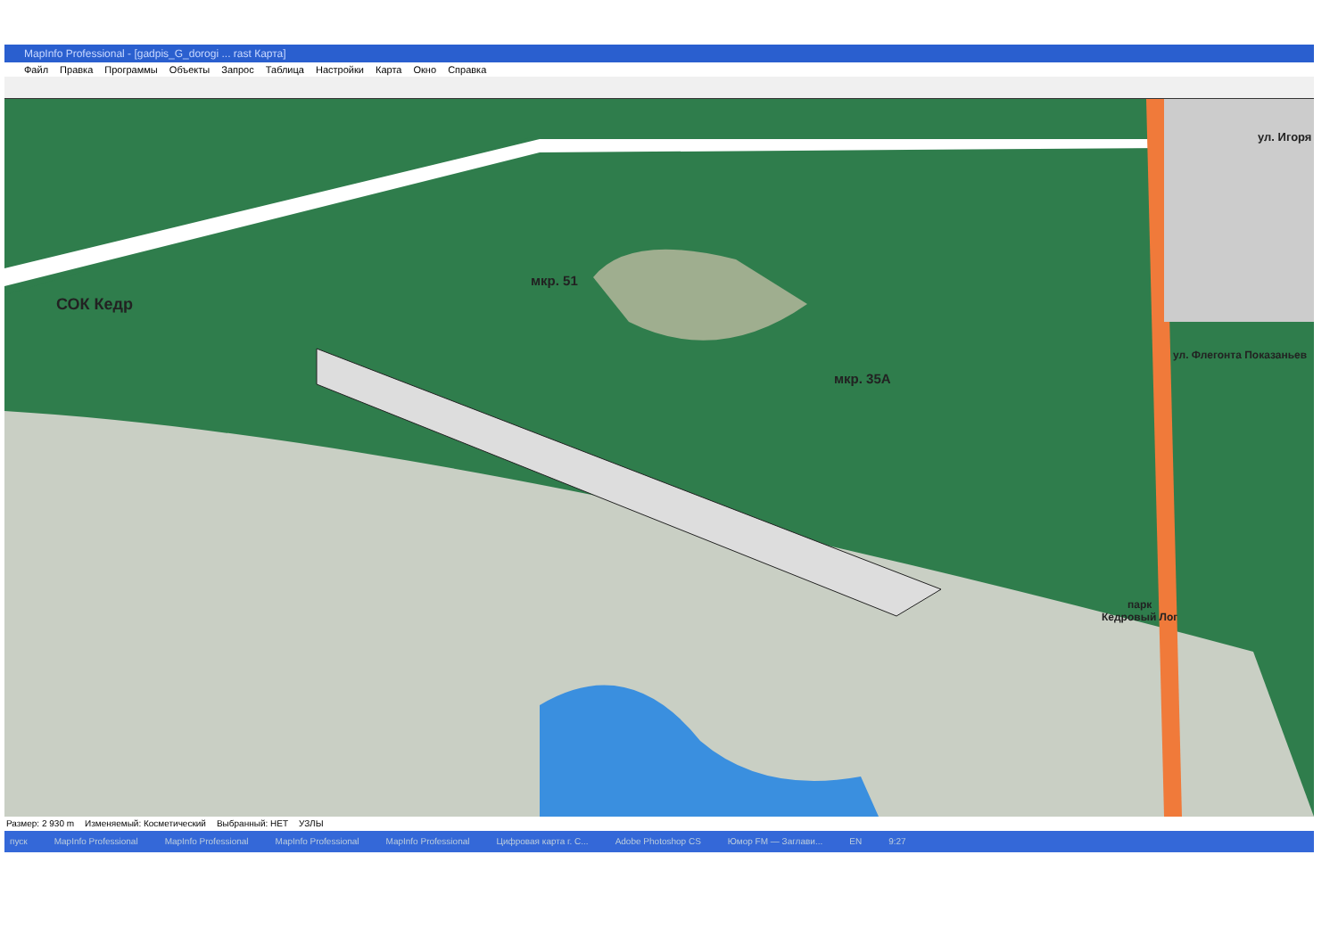MapInfo Professional - [gadpis_G_dorogi ... rast Карта]
Файл Правка Программы Объекты Запрос Таблица Настройки Карта Окно Справка
СОК Кедр
мкр. 51
мкр. 35А
ул. Игоря
ул. Флегонта Показаньев
парк
Кедровый Лог
Размер: 2 930 m Изменяемый: Косметический Выбранный: НЕТ УЗЛЫ
пуск MapInfo Professional MapInfo Professional MapInfo Professional MapInfo Professional Цифровая карта г. С... Adobe Photoshop CS Юмор FM — Заглави... EN 9:27